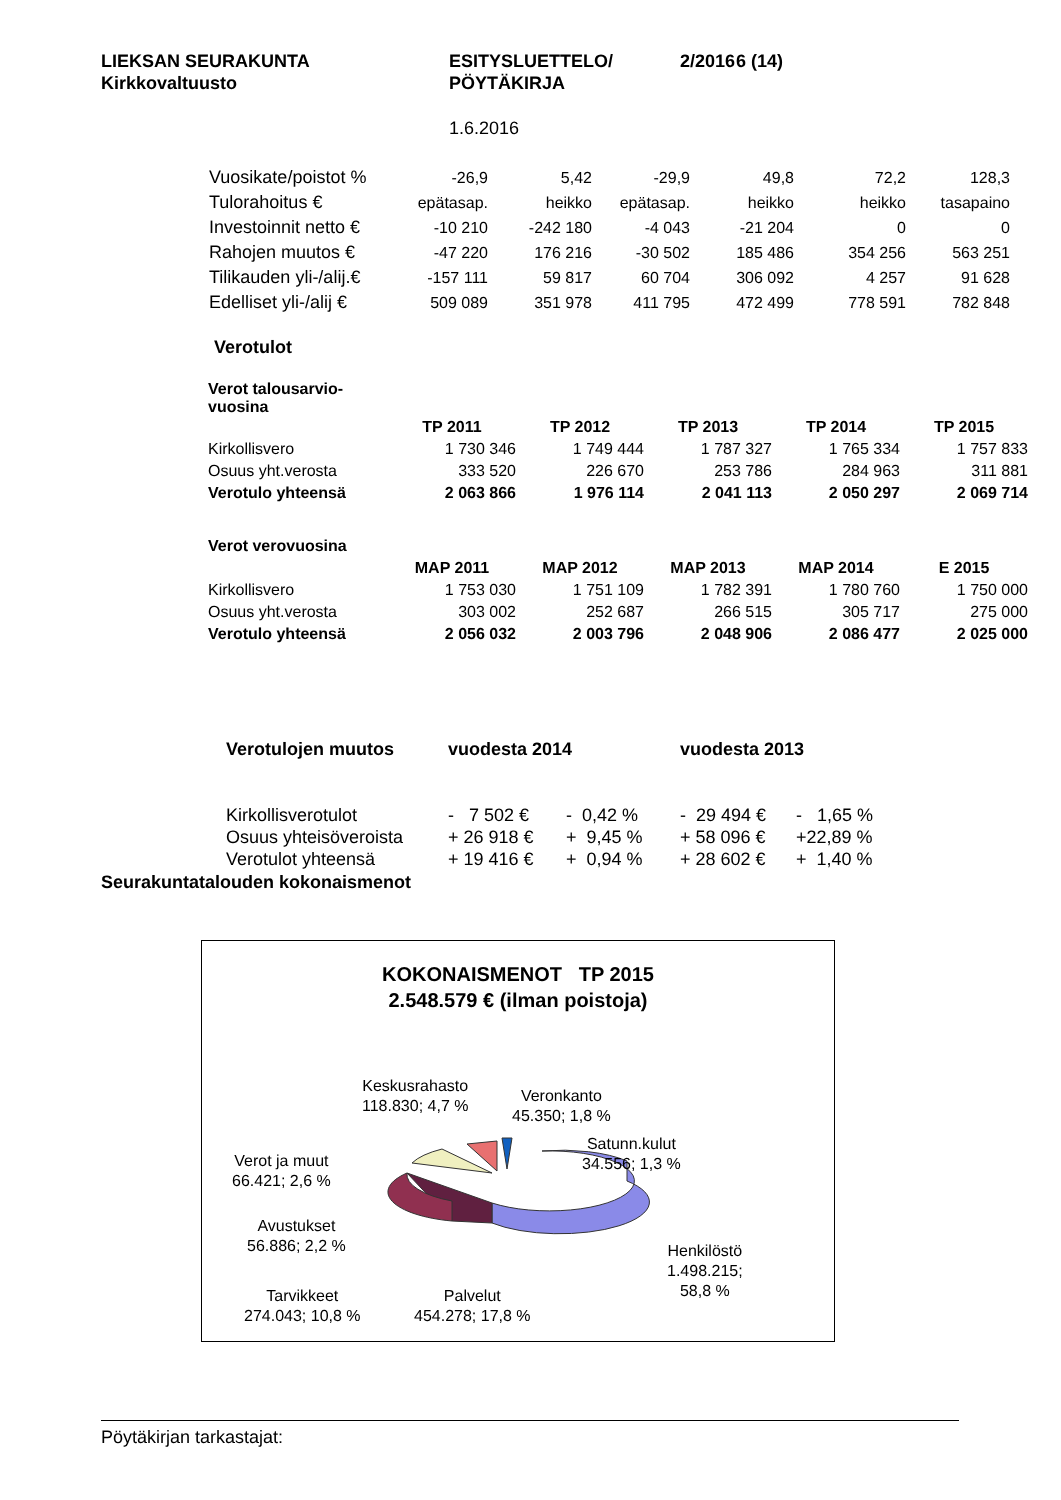| LIEKSAN SEURAKUNTA Kirkkovaltuusto | ESITYSLUETTELO/ PÖYTÄKIRJA | 2/2016 | 6 (14) |
1.6.2016
| Vuosikate/poistot % | -26,9 | 5,42 | -29,9 | 49,8 | 72,2 | 128,3 |
| Tulorahoitus € | epätasap. | heikko | epätasap. | heikko | heikko | tasapaino |
| Investoinnit netto € | -10 210 | -242 180 | -4 043 | -21 204 | 0 | 0 |
| Rahojen muutos € | -47 220 | 176 216 | -30 502 | 185 486 | 354 256 | 563 251 |
| Tilikauden yli-/alij.€ | -157 111 | 59 817 | 60 704 | 306 092 | 4 257 | 91 628 |
| Edelliset yli-/alij € | 509 089 | 351 978 | 411 795 | 472 499 | 778 591 | 782 848 |
Verotulot
| Verot talousarvio- vuosina | | | | | |
| | TP 2011 | TP 2012 | TP 2013 | TP 2014 | TP 2015 |
| Kirkollisvero | 1 730 346 | 1 749 444 | 1 787 327 | 1 765 334 | 1 757 833 |
| Osuus yht.verosta | 333 520 | 226 670 | 253 786 | 284 963 | 311 881 |
| Verotulo yhteensä | 2 063 866 | 1 976 114 | 2 041 113 | 2 050 297 | 2 069 714 |
| Verot verovuosina | | | | | |
| | MAP 2011 | MAP 2012 | MAP 2013 | MAP 2014 | E 2015 |
| Kirkollisvero | 1 753 030 | 1 751 109 | 1 782 391 | 1 780 760 | 1 750 000 |
| Osuus yht.verosta | 303 002 | 252 687 | 266 515 | 305 717 | 275 000 |
| Verotulo yhteensä | 2 056 032 | 2 003 796 | 2 048 906 | 2 086 477 | 2 025 000 |
| Verotulojen muutos | vuodesta 2014 | | vuodesta 2013 | |
| Kirkollisverotulot | - 7 502 € | - 0,42 % | - 29 494 € | - 1,65 % |
| Osuus yhteisöveroista | + 26 918 € | + 9,45 % | + 58 096 € | +22,89 % |
| Verotulot yhteensä | + 19 416 € | + 0,94 % | + 28 602 € | + 1,40 % |
Seurakuntatalouden kokonaismenot
KOKONAISMENOT TP 2015
2.548.579 € (ilman poistoja)
Keskusrahasto
118.830; 4,7 %
Veronkanto
45.350; 1,8 %
Satunn.kulut
34.556; 1,3 %
Verot ja muut
66.421; 2,6 %
Avustukset
56.886; 2,2 %
Henkilöstö
1.498.215;
58,8 %
Tarvikkeet
274.043; 10,8 %
Palvelut
454.278; 17,8 %
Pöytäkirjan tarkastajat: